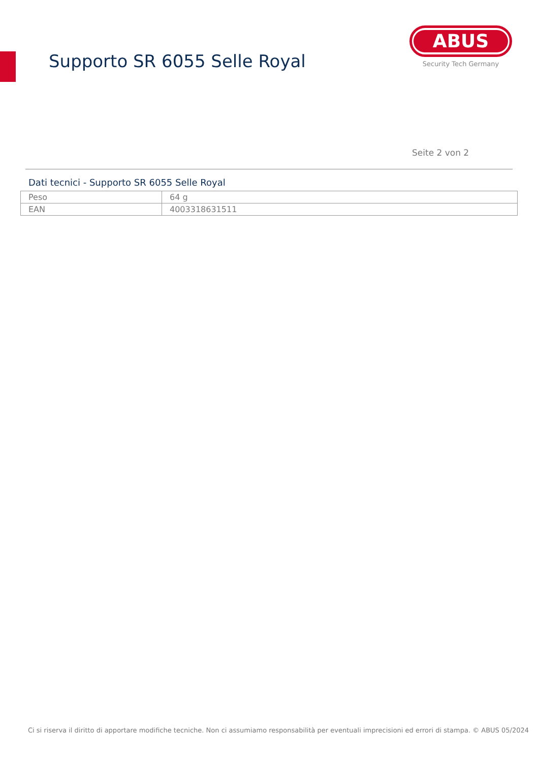Supporto SR 6055 Selle Royal
ABUS
Security Tech Germany
Seite 2 von 2
Dati tecnici - Supporto SR 6055 Selle Royal
| Peso | 64 g |
| EAN | 4003318631511 |
Ci si riserva il diritto di apportare modifiche tecniche. Non ci assumiamo responsabilità per eventuali imprecisioni ed errori di stampa. © ABUS 05/2024